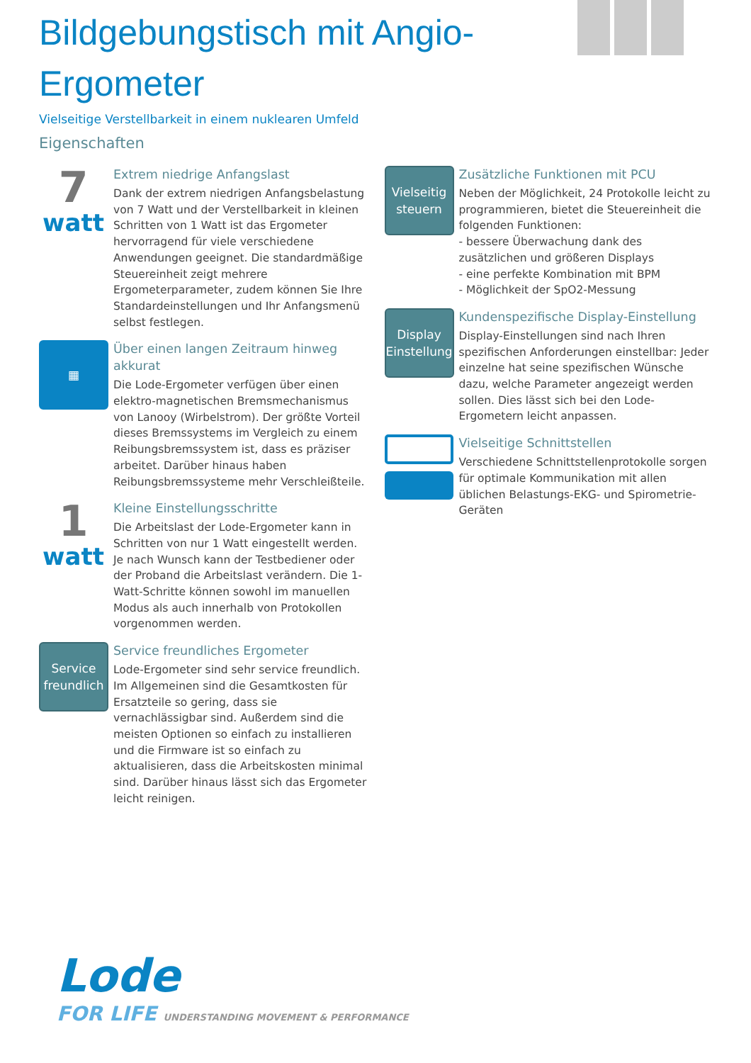Bildgebungstisch mit Angio-Ergometer
Vielseitige Verstellbarkeit in einem nuklearen Umfeld
Eigenschaften
7
watt
Extrem niedrige Anfangslast
Dank der extrem niedrigen Anfangsbelastung von 7 Watt und der Verstellbarkeit in kleinen Schritten von 1 Watt ist das Ergometer hervorragend für viele verschiedene Anwendungen geeignet. Die standardmäßige Steuereinheit zeigt mehrere Ergometerparameter, zudem können Sie Ihre Standardeinstellungen und Ihr Anfangsmenü selbst festlegen.
▦
Über einen langen Zeitraum hinweg akkurat
Die Lode-Ergometer verfügen über einen elektro-magnetischen Bremsmechanismus von Lanooy (Wirbelstrom). Der größte Vorteil dieses Bremssystems im Vergleich zu einem Reibungsbremssystem ist, dass es präziser arbeitet. Darüber hinaus haben Reibungsbremssysteme mehr Verschleißteile.
1
watt
Kleine Einstellungsschritte
Die Arbeitslast der Lode-Ergometer kann in Schritten von nur 1 Watt eingestellt werden. Je nach Wunsch kann der Testbediener oder der Proband die Arbeitslast verändern. Die 1-Watt-Schritte können sowohl im manuellen Modus als auch innerhalb von Protokollen vorgenommen werden.
Service
freundlich
Service freundliches Ergometer
Lode-Ergometer sind sehr service freundlich. Im Allgemeinen sind die Gesamtkosten für Ersatzteile so gering, dass sie vernachlässigbar sind. Außerdem sind die meisten Optionen so einfach zu installieren und die Firmware ist so einfach zu aktualisieren, dass die Arbeitskosten minimal sind. Darüber hinaus lässt sich das Ergometer leicht reinigen.
Vielseitig
steuern
Zusätzliche Funktionen mit PCU
Neben der Möglichkeit, 24 Protokolle leicht zu programmieren, bietet die Steuereinheit die folgenden Funktionen:
- bessere Überwachung dank des zusätzlichen und größeren Displays
- eine perfekte Kombination mit BPM
- Möglichkeit der SpO2-Messung
Display
Einstellung
Kundenspezifische Display-Einstellung
Display-Einstellungen sind nach Ihren spezifischen Anforderungen einstellbar: Jeder einzelne hat seine spezifischen Wünsche dazu, welche Parameter angezeigt werden sollen. Dies lässt sich bei den Lode-Ergometern leicht anpassen.
Vielseitige Schnittstellen
Verschiedene Schnittstellenprotokolle sorgen für optimale Kommunikation mit allen üblichen Belastungs-EKG- und Spirometrie-Geräten
Lode
FOR LIFE UNDERSTANDING MOVEMENT & PERFORMANCE